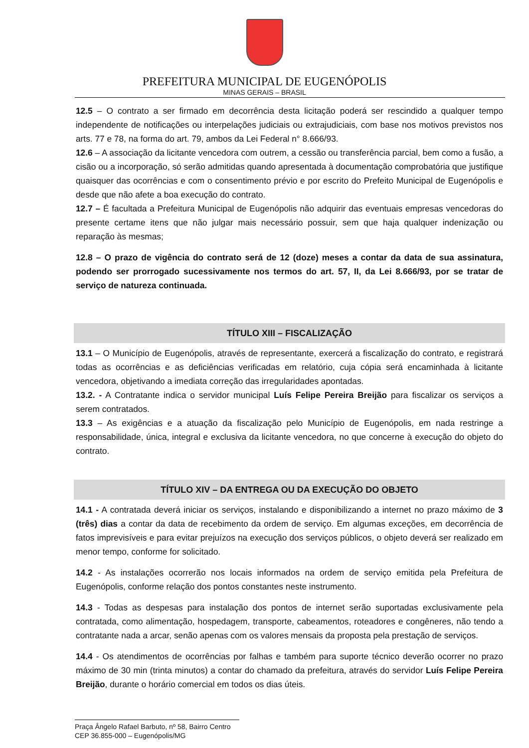PREFEITURA MUNICIPAL DE EUGENÓPOLIS
MINAS GERAIS – BRASIL
12.5 – O contrato a ser firmado em decorrência desta licitação poderá ser rescindido a qualquer tempo independente de notificações ou interpelações judiciais ou extrajudiciais, com base nos motivos previstos nos arts. 77 e 78, na forma do art. 79, ambos da Lei Federal n° 8.666/93.
12.6 – A associação da licitante vencedora com outrem, a cessão ou transferência parcial, bem como a fusão, a cisão ou a incorporação, só serão admitidas quando apresentada à documentação comprobatória que justifique quaisquer das ocorrências e com o consentimento prévio e por escrito do Prefeito Municipal de Eugenópolis e desde que não afete a boa execução do contrato.
12.7 – É facultada a Prefeitura Municipal de Eugenópolis não adquirir das eventuais empresas vencedoras do presente certame itens que não julgar mais necessário possuir, sem que haja qualquer indenização ou reparação às mesmas;
12.8 – O prazo de vigência do contrato será de 12 (doze) meses a contar da data de sua assinatura, podendo ser prorrogado sucessivamente nos termos do art. 57, II, da Lei 8.666/93, por se tratar de serviço de natureza continuada.
TÍTULO XIII – FISCALIZAÇÃO
13.1 – O Município de Eugenópolis, através de representante, exercerá a fiscalização do contrato, e registrará todas as ocorrências e as deficiências verificadas em relatório, cuja cópia será encaminhada à licitante vencedora, objetivando a imediata correção das irregularidades apontadas.
13.2. - A Contratante indica o servidor municipal Luís Felipe Pereira Breijão para fiscalizar os serviços a serem contratados.
13.3 – As exigências e a atuação da fiscalização pelo Município de Eugenópolis, em nada restringe a responsabilidade, única, integral e exclusiva da licitante vencedora, no que concerne à execução do objeto do contrato.
TÍTULO XIV – DA ENTREGA OU DA EXECUÇÃO DO OBJETO
14.1 - A contratada deverá iniciar os serviços, instalando e disponibilizando a internet no prazo máximo de 3 (três) dias a contar da data de recebimento da ordem de serviço. Em algumas exceções, em decorrência de fatos imprevisíveis e para evitar prejuízos na execução dos serviços públicos, o objeto deverá ser realizado em menor tempo, conforme for solicitado.
14.2 - As instalações ocorrerão nos locais informados na ordem de serviço emitida pela Prefeitura de Eugenópolis, conforme relação dos pontos constantes neste instrumento.
14.3 - Todas as despesas para instalação dos pontos de internet serão suportadas exclusivamente pela contratada, como alimentação, hospedagem, transporte, cabeamentos, roteadores e congêneres, não tendo a contratante nada a arcar, senão apenas com os valores mensais da proposta pela prestação de serviços.
14.4 - Os atendimentos de ocorrências por falhas e também para suporte técnico deverão ocorrer no prazo máximo de 30 min (trinta minutos) a contar do chamado da prefeitura, através do servidor Luís Felipe Pereira Breijão, durante o horário comercial em todos os dias úteis.
Praça Ângelo Rafael Barbuto, nº 58, Bairro Centro
CEP 36.855-000 – Eugenópolis/MG